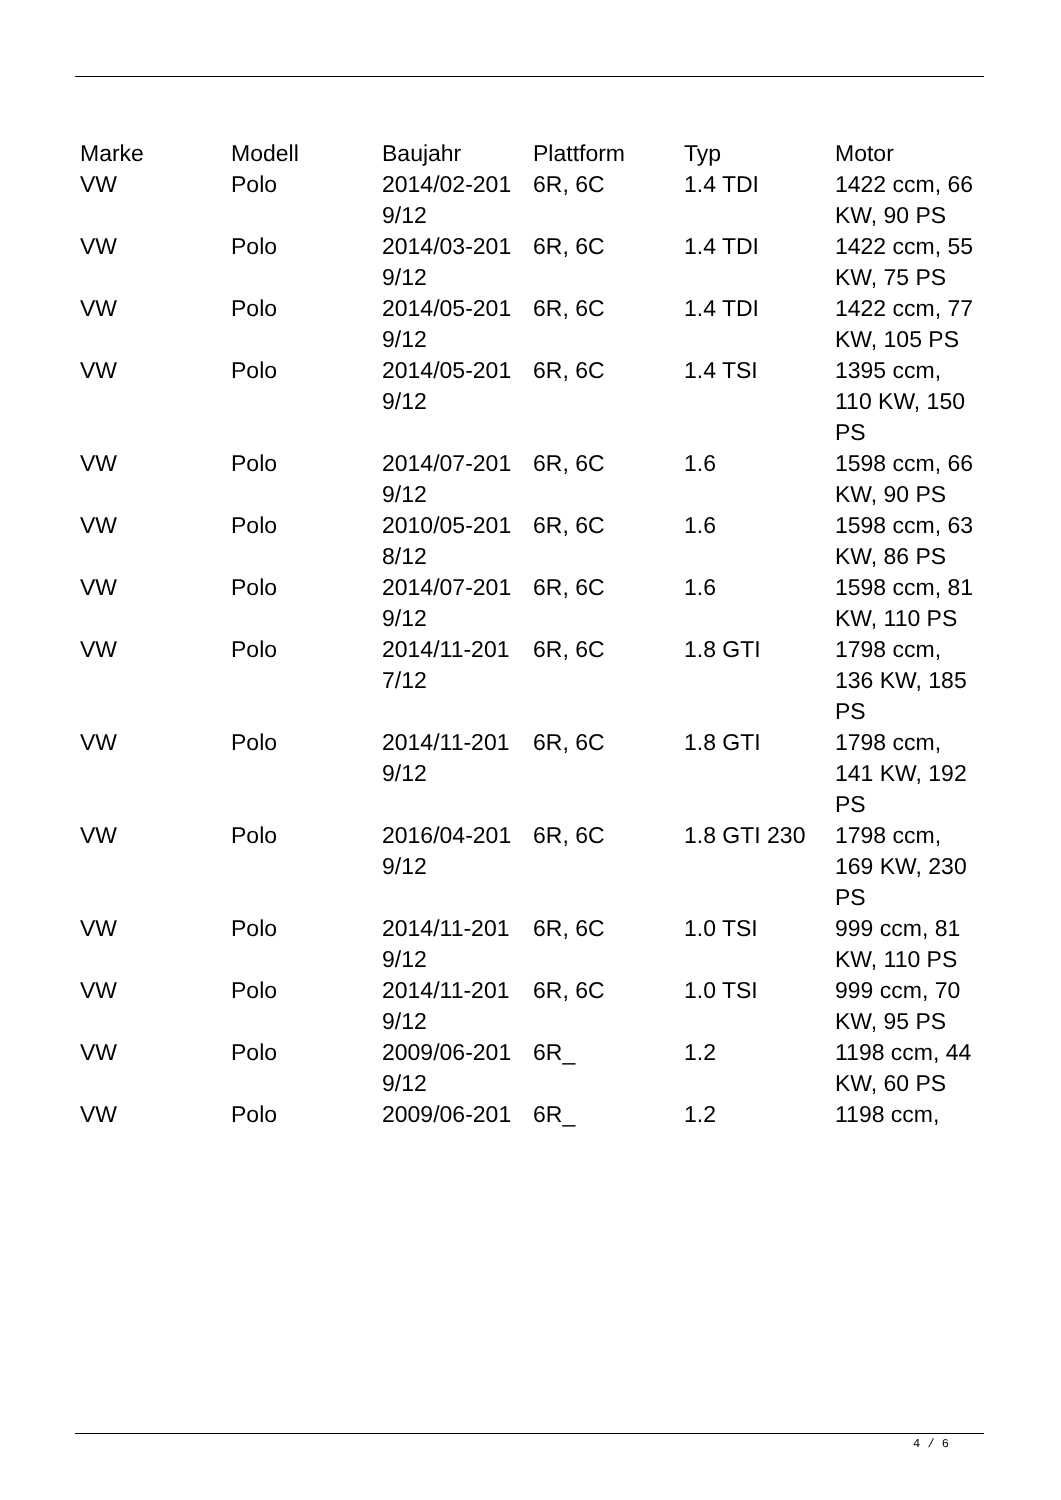| Marke | Modell | Baujahr | Plattform | Typ | Motor |
| --- | --- | --- | --- | --- | --- |
| VW | Polo | 2014/02-201 9/12 | 6R, 6C | 1.4 TDI | 1422 ccm, 66 KW, 90 PS |
| VW | Polo | 2014/03-201 9/12 | 6R, 6C | 1.4 TDI | 1422 ccm, 55 KW, 75 PS |
| VW | Polo | 2014/05-201 9/12 | 6R, 6C | 1.4 TDI | 1422 ccm, 77 KW, 105 PS |
| VW | Polo | 2014/05-201 9/12 | 6R, 6C | 1.4 TSI | 1395 ccm, 110 KW, 150 PS |
| VW | Polo | 2014/07-201 9/12 | 6R, 6C | 1.6 | 1598 ccm, 66 KW, 90 PS |
| VW | Polo | 2010/05-201 8/12 | 6R, 6C | 1.6 | 1598 ccm, 63 KW, 86 PS |
| VW | Polo | 2014/07-201 9/12 | 6R, 6C | 1.6 | 1598 ccm, 81 KW, 110 PS |
| VW | Polo | 2014/11-201 7/12 | 6R, 6C | 1.8 GTI | 1798 ccm, 136 KW, 185 PS |
| VW | Polo | 2014/11-201 9/12 | 6R, 6C | 1.8 GTI | 1798 ccm, 141 KW, 192 PS |
| VW | Polo | 2016/04-201 9/12 | 6R, 6C | 1.8 GTI 230 | 1798 ccm, 169 KW, 230 PS |
| VW | Polo | 2014/11-201 9/12 | 6R, 6C | 1.0 TSI | 999 ccm, 81 KW, 110 PS |
| VW | Polo | 2014/11-201 9/12 | 6R, 6C | 1.0 TSI | 999 ccm, 70 KW, 95 PS |
| VW | Polo | 2009/06-201 9/12 | 6R_ | 1.2 | 1198 ccm, 44 KW, 60 PS |
| VW | Polo | 2009/06-201 | 6R_ | 1.2 | 1198 ccm, |
4 / 6